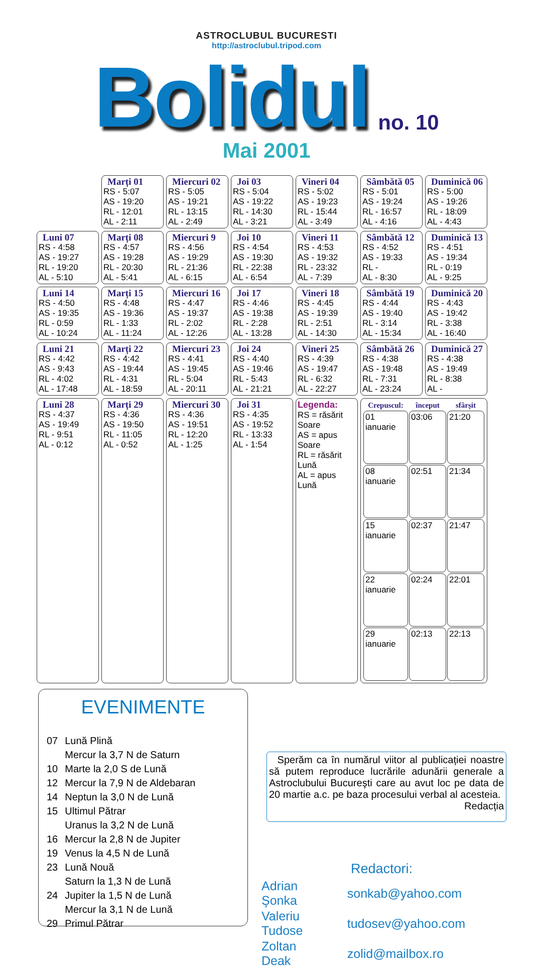ASTROCLUBUL BUCURESTI
http://astroclubul.tripod.com
Bolidul no. 10
Mai 2001
| | Marți 01 RS - 5:07 AS - 19:20 RL - 12:01 AL - 2:11 | Miercuri 02 RS - 5:05 AS - 19:21 RL - 13:15 AL - 2:49 | Joi 03 RS - 5:04 AS - 19:22 RL - 14:30 AL - 3:21 | Vineri 04 RS - 5:02 AS - 19:23 RL - 15:44 AL - 3:49 | Sâmbătă 05 RS - 5:01 AS - 19:24 RL - 16:57 AL - 4:16 | Duminică 06 RS - 5:00 AS - 19:26 RL - 18:09 AL - 4:43 |
| Luni 07 RS - 4:58 AS - 19:27 RL - 19:20 AL - 5:10 | Marți 08 RS - 4:57 AS - 19:28 RL - 20:30 AL - 5:41 | Miercuri 9 RS - 4:56 AS - 19:29 RL - 21:36 AL - 6:15 | Joi 10 RS - 4:54 AS - 19:30 RL - 22:38 AL - 6:54 | Vineri 11 RS - 4:53 AS - 19:32 RL - 23:32 AL - 7:39 | Sâmbătă 12 RS - 4:52 AS - 19:33 RL - AL - 8:30 | Duminică 13 RS - 4:51 AS - 19:34 RL - 0:19 AL - 9:25 |
| Luni 14 RS - 4:50 AS - 19:35 RL - 0:59 AL - 10:24 | Marți 15 RS - 4:48 AS - 19:36 RL - 1:33 AL - 11:24 | Miercuri 16 RS - 4:47 AS - 19:37 RL - 2:02 AL - 12:26 | Joi 17 RS - 4:46 AS - 19:38 RL - 2:28 AL - 13:28 | Vineri 18 RS - 4:45 AS - 19:39 RL - 2:51 AL - 14:30 | Sâmbătă 19 RS - 4:44 AS - 19:40 RL - 3:14 AL - 15:34 | Duminică 20 RS - 4:43 AS - 19:42 RL - 3:38 AL - 16:40 |
| Luni 21 RS - 4:42 AS - 9:43 RL - 4:02 AL - 17:48 | Marți 22 RS - 4:42 AS - 19:44 RL - 4:31 AL - 18:59 | Miercuri 23 RS - 4:41 AS - 19:45 RL - 5:04 AL - 20:11 | Joi 24 RS - 4:40 AS - 19:46 RL - 5:43 AL - 21:21 | Vineri 25 RS - 4:39 AS - 19:47 RL - 6:32 AL - 22:27 | Sâmbătă 26 RS - 4:38 AS - 19:48 RL - 7:31 AL - 23:24 | Duminică 27 RS - 4:38 AS - 19:49 RL - 8:38 AL - |
| Luni 28 RS - 4:37 AS - 19:49 RL - 9:51 AL - 0:12 | Marți 29 RS - 4:36 AS - 19:50 RL - 11:05 AL - 0:52 | Miercuri 30 RS - 4:36 AS - 19:51 RL - 12:20 AL - 1:25 | Joi 31 RS - 4:35 AS - 19:52 RL - 13:33 AL - 1:54 | Legenda: RS = răsărit Soare AS = apus Soare RL = răsărit Lună AL = apus Lună | / Crepuscul: / început / sfârșit / / --- / --- / --- / / 01 ianuarie / 03:06 / 21:20 / / 08 ianuarie / 02:51 / 21:34 / / 15 ianuarie / 02:37 / 21:47 / / 22 ianuarie / 02:24 / 22:01 / / 29 ianuarie / 02:13 / 22:13 / | |
EVENIMENTE
| 07 | Lună Plină |
| | Mercur la 3,7 N de Saturn |
| 10 | Marte la 2,0 S de Lună |
| 12 | Mercur la 7,9 N de Aldebaran |
| 14 | Neptun la 3,0 N de Lună |
| 15 | Ultimul Pătrar |
| | Uranus la 3,2 N de Lună |
| 16 | Mercur la 2,8 N de Jupiter |
| 19 | Venus la 4,5 N de Lună |
| 23 | Lună Nouă |
| | Saturn la 1,3 N de Lună |
| 24 | Jupiter la 1,5 N de Lună |
| | Mercur la 3,1 N de Lună |
| 29 | Primul Pătrar |
Sperăm ca în numărul viitor al publicației noastre să putem reproduce lucrările adunării generale a Astroclubului Bucureşti care au avut loc pe data de 20 martie a.c. pe baza procesului verbal al acesteia.
Redacția
Redactori:
| Adrian Şonka | sonkab@yahoo.com |
| Valeriu Tudose | tudosev@yahoo.com |
| Zoltan Deak | zolid@mailbox.ro |